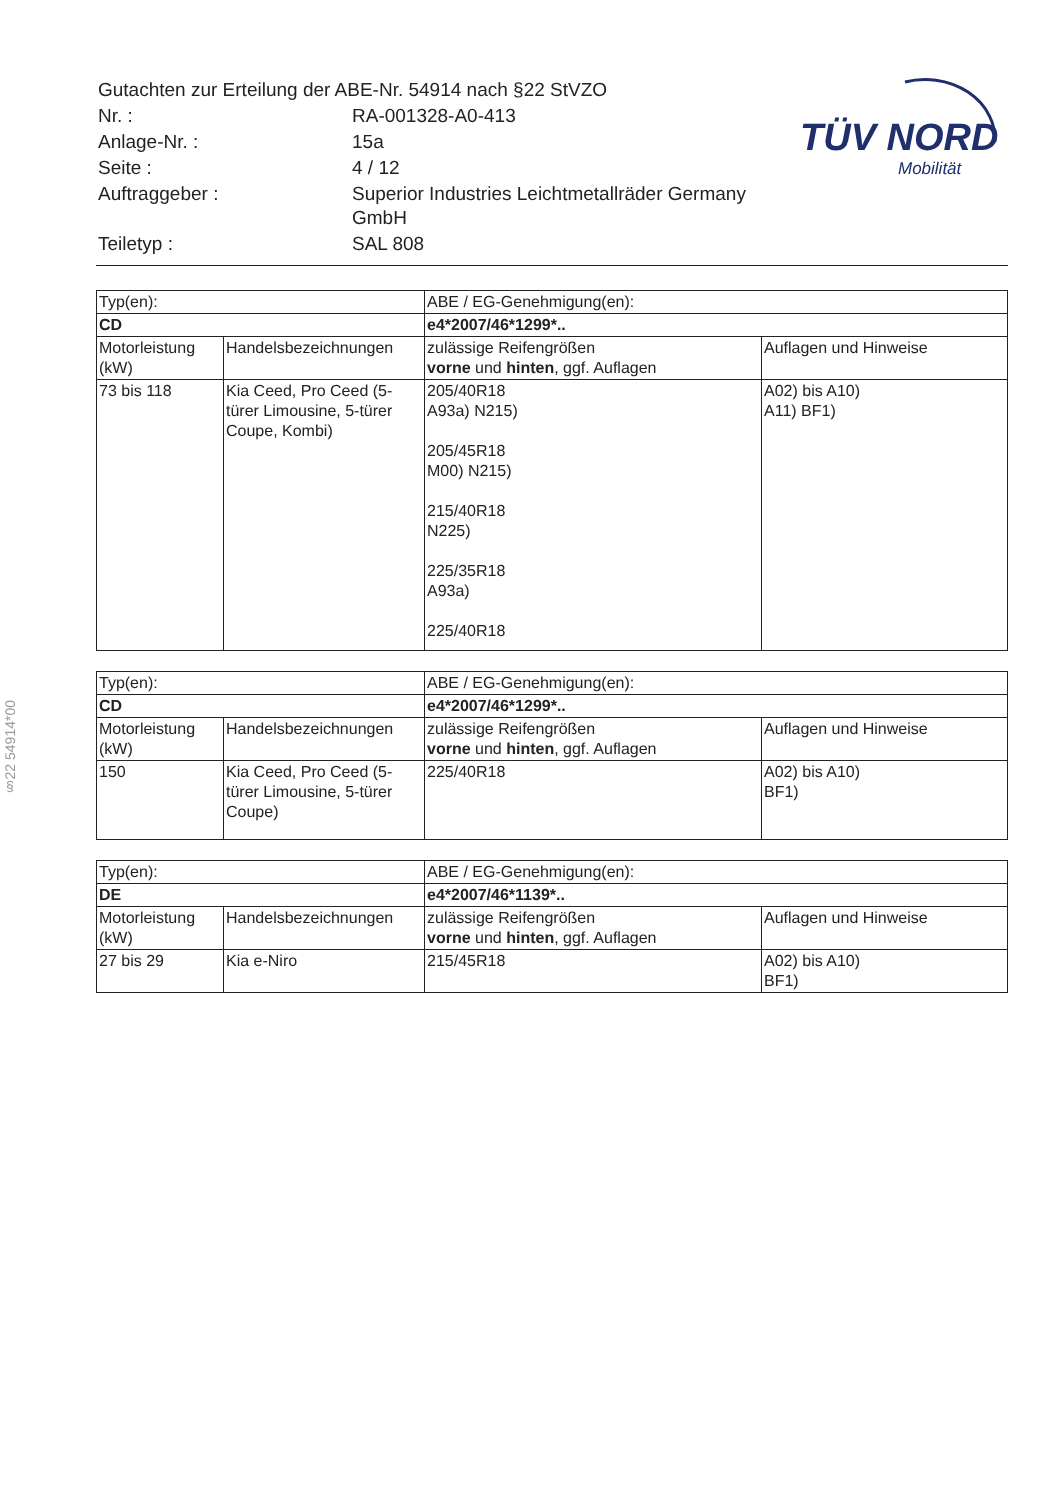| Gutachten zur Erteilung der ABE-Nr. 54914 nach §22 StVZO | |
| Nr. : | RA-001328-A0-413 |
| Anlage-Nr. : | 15a |
| Seite : | 4 / 12 |
| Auftraggeber : | Superior Industries Leichtmetallräder Germany GmbH |
| Teiletyp : | SAL 808 |
TÜV NORD
Mobilität
§22 54914*00
| Typ(en): | | ABE / EG-Genehmigung(en): | |
| CD | | e4*2007/46*1299*.. | |
| Motorleistung (kW) | Handelsbezeichnungen | zulässige Reifengrößen vorne und hinten , ggf. Auflagen | Auflagen und Hinweise |
| 73 bis 118 | Kia Ceed, Pro Ceed (5-türer Limousine, 5-türer Coupe, Kombi) | 205/40R18 A93a) N215) 205/45R18 M00) N215) 215/40R18 N225) 225/35R18 A93a) 225/40R18 | A02) bis A10) A11) BF1) |
| Typ(en): | | ABE / EG-Genehmigung(en): | |
| CD | | e4*2007/46*1299*.. | |
| Motorleistung (kW) | Handelsbezeichnungen | zulässige Reifengrößen vorne und hinten , ggf. Auflagen | Auflagen und Hinweise |
| 150 | Kia Ceed, Pro Ceed (5-türer Limousine, 5-türer Coupe) | 225/40R18 | A02) bis A10) BF1) |
| Typ(en): | | ABE / EG-Genehmigung(en): | |
| DE | | e4*2007/46*1139*.. | |
| Motorleistung (kW) | Handelsbezeichnungen | zulässige Reifengrößen vorne und hinten , ggf. Auflagen | Auflagen und Hinweise |
| 27 bis 29 | Kia e-Niro | 215/45R18 | A02) bis A10) BF1) |